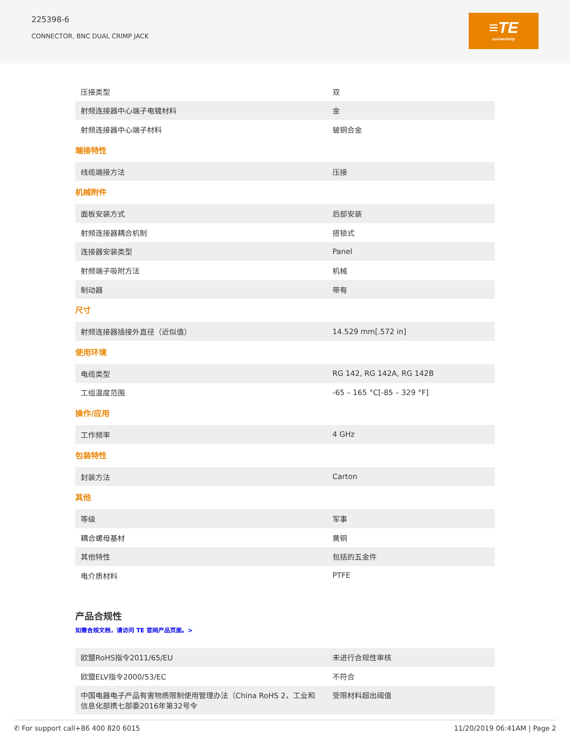225398-6
CONNECTOR, BNC DUAL CRIMP JACK
≡TE
connectivity
| 压接类型 | 双 |
| 射频连接器中心端子电镀材料 | 金 |
| 射频连接器中心端子材料 | 铍铜合金 |
端接特性
| 线缆端接方法 | 压接 |
机械附件
| 面板安装方式 | 后部安装 |
| 射频连接器耦合机制 | 搭锁式 |
| 连接器安装类型 | Panel |
| 射频端子吸附方法 | 机械 |
| 制动器 | 带有 |
尺寸
| 射频连接器插接外直径（近似值） | 14.529 mm[.572 in] |
使用环境
| 电缆类型 | RG 142, RG 142A, RG 142B |
| 工组温度范围 | -65 – 165 °C[-85 – 329 °F] |
操作/应用
| 工作频率 | 4 GHz |
包装特性
| 封装方法 | Carton |
其他
| 等级 | 军事 |
| 耦合螺母基材 | 黄铜 |
| 其他特性 | 包括的五金件 |
| 电介质材料 | PTFE |
产品合规性
如需合规文档，请访问 TE 官网产品页面。>
| 欧盟RoHS指令2011/65/EU | 未进行合规性审核 |
| 欧盟ELV指令2000/53/EC | 不符合 |
| 中国电器电子产品有害物质限制使用管理办法（China RoHS 2，工业和信息化部携七部委2016年第32号令 | 受限材料超出阈值 |
✆ For support call+86 400 820 6015 11/20/2019 06:41AM | Page 2